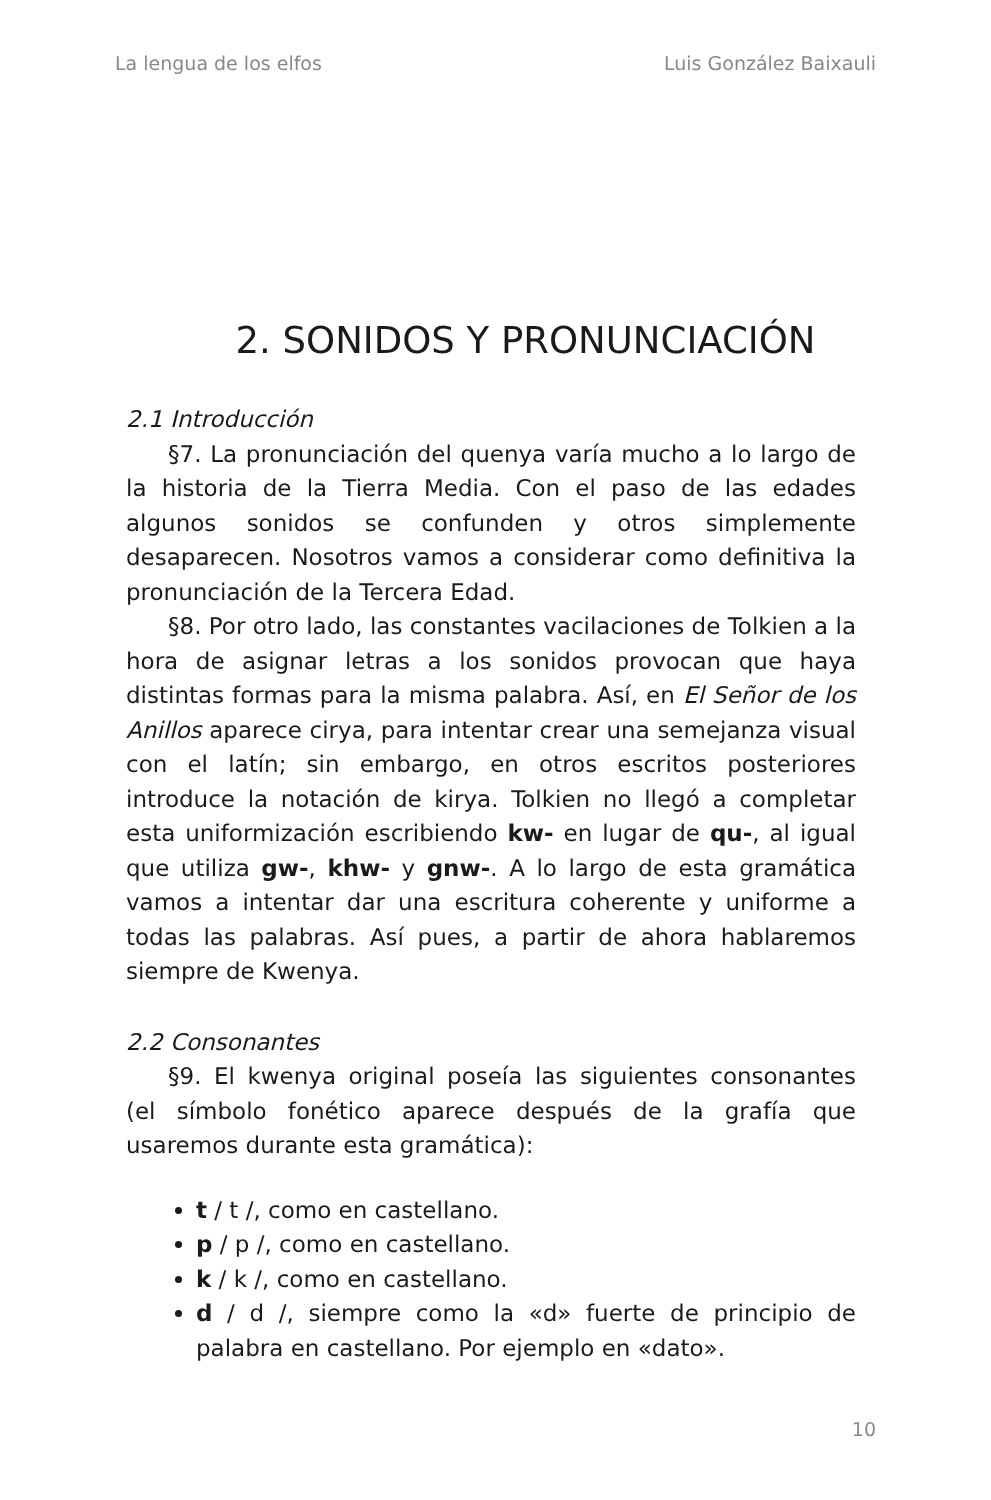La lengua de los elfos Luis González Baixauli
2. SONIDOS Y PRONUNCIACIÓN
2.1 Introducción
§7. La pronunciación del quenya varía mucho a lo largo de la historia de la Tierra Media. Con el paso de las edades algunos sonidos se confunden y otros simplemente desaparecen. Nosotros vamos a considerar como definitiva la pronunciación de la Tercera Edad.
§8. Por otro lado, las constantes vacilaciones de Tolkien a la hora de asignar letras a los sonidos provocan que haya distintas formas para la misma palabra. Así, en El Señor de los Anillos aparece cirya, para intentar crear una semejanza visual con el latín; sin embargo, en otros escritos posteriores introduce la notación de kirya. Tolkien no llegó a completar esta uniformización escribiendo kw- en lugar de qu-, al igual que utiliza gw-, khw- y gnw-. A lo largo de esta gramática vamos a intentar dar una escritura coherente y uniforme a todas las palabras. Así pues, a partir de ahora hablaremos siempre de Kwenya.
2.2 Consonantes
§9. El kwenya original poseía las siguientes consonantes (el símbolo fonético aparece después de la grafía que usaremos durante esta gramática):
t / t /, como en castellano.
p / p /, como en castellano.
k / k /, como en castellano.
d / d /, siempre como la «d» fuerte de principio de palabra en castellano. Por ejemplo en «dato».
10